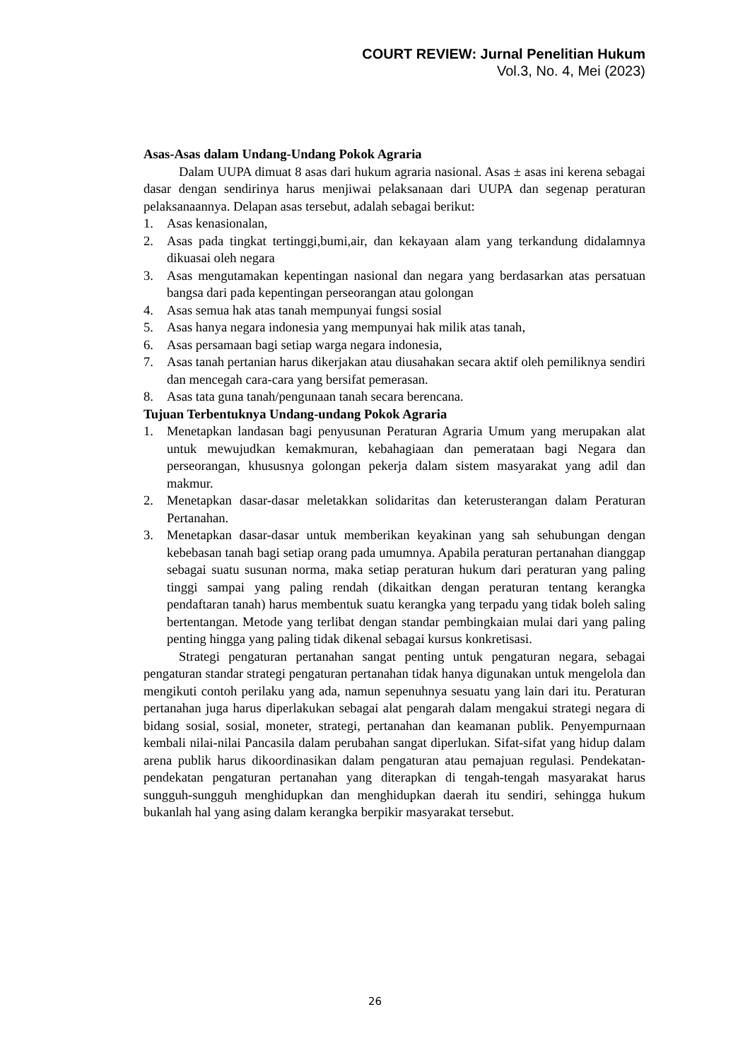COURT REVIEW: Jurnal Penelitian Hukum
Vol.3, No. 4, Mei (2023)
Asas-Asas dalam Undang-Undang Pokok Agraria
Dalam UUPA dimuat 8 asas dari hukum agraria nasional. Asas ± asas ini kerena sebagai dasar dengan sendirinya harus menjiwai pelaksanaan dari UUPA dan segenap peraturan pelaksanaannya. Delapan asas tersebut, adalah sebagai berikut:
1. Asas kenasionalan,
2. Asas pada tingkat tertinggi,bumi,air, dan kekayaan alam yang terkandung didalamnya dikuasai oleh negara
3. Asas mengutamakan kepentingan nasional dan negara yang berdasarkan atas persatuan bangsa dari pada kepentingan perseorangan atau golongan
4. Asas semua hak atas tanah mempunyai fungsi sosial
5. Asas hanya negara indonesia yang mempunyai hak milik atas tanah,
6. Asas persamaan bagi setiap warga negara indonesia,
7. Asas tanah pertanian harus dikerjakan atau diusahakan secara aktif oleh pemiliknya sendiri dan mencegah cara-cara yang bersifat pemerasan.
8. Asas tata guna tanah/pengunaan tanah secara berencana.
Tujuan Terbentuknya Undang-undang Pokok Agraria
1. Menetapkan landasan bagi penyusunan Peraturan Agraria Umum yang merupakan alat untuk mewujudkan kemakmuran, kebahagiaan dan pemerataan bagi Negara dan perseorangan, khususnya golongan pekerja dalam sistem masyarakat yang adil dan makmur.
2. Menetapkan dasar-dasar meletakkan solidaritas dan keterusterangan dalam Peraturan Pertanahan.
3. Menetapkan dasar-dasar untuk memberikan keyakinan yang sah sehubungan dengan kebebasan tanah bagi setiap orang pada umumnya. Apabila peraturan pertanahan dianggap sebagai suatu susunan norma, maka setiap peraturan hukum dari peraturan yang paling tinggi sampai yang paling rendah (dikaitkan dengan peraturan tentang kerangka pendaftaran tanah) harus membentuk suatu kerangka yang terpadu yang tidak boleh saling bertentangan. Metode yang terlibat dengan standar pembingkaian mulai dari yang paling penting hingga yang paling tidak dikenal sebagai kursus konkretisasi.
Strategi pengaturan pertanahan sangat penting untuk pengaturan negara, sebagai pengaturan standar strategi pengaturan pertanahan tidak hanya digunakan untuk mengelola dan mengikuti contoh perilaku yang ada, namun sepenuhnya sesuatu yang lain dari itu. Peraturan pertanahan juga harus diperlakukan sebagai alat pengarah dalam mengakui strategi negara di bidang sosial, sosial, moneter, strategi, pertanahan dan keamanan publik. Penyempurnaan kembali nilai-nilai Pancasila dalam perubahan sangat diperlukan. Sifat-sifat yang hidup dalam arena publik harus dikoordinasikan dalam pengaturan atau pemajuan regulasi. Pendekatan-pendekatan pengaturan pertanahan yang diterapkan di tengah-tengah masyarakat harus sungguh-sungguh menghidupkan dan menghidupkan daerah itu sendiri, sehingga hukum bukanlah hal yang asing dalam kerangka berpikir masyarakat tersebut.
26